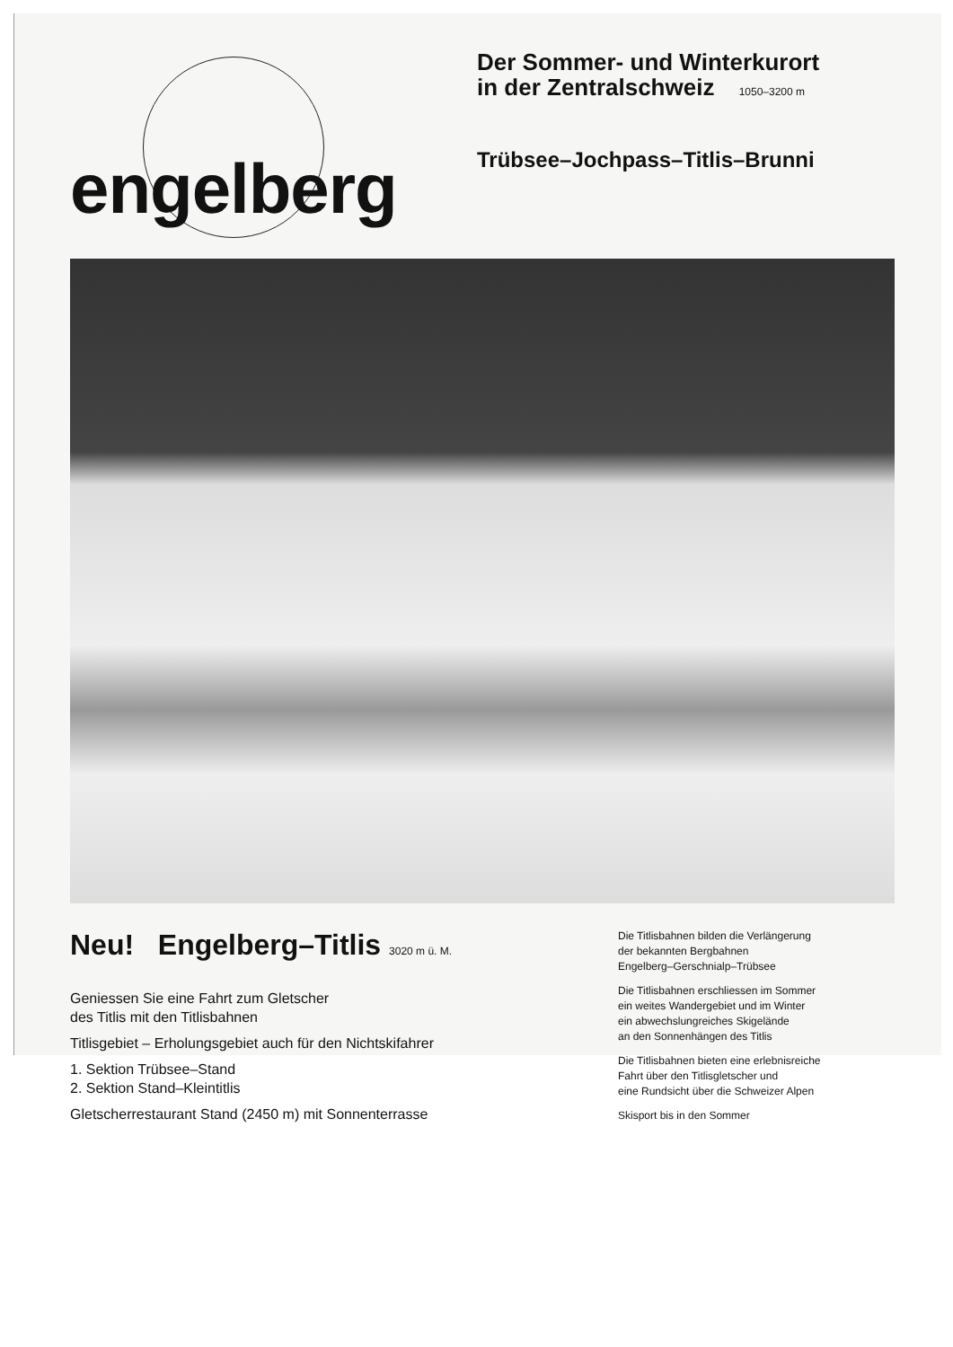engelberg
Der Sommer- und Winterkurort
in der Zentralschweiz 1050–3200 m
Trübsee–Jochpass–Titlis–Brunni
Neu! Engelberg–Titlis 3020 m ü. M.
Geniessen Sie eine Fahrt zum Gletscher
des Titlis mit den Titlisbahnen
Titlisgebiet – Erholungsgebiet auch für den Nichtskifahrer
1. Sektion Trübsee–Stand
2. Sektion Stand–Kleintitlis
Gletscherrestaurant Stand (2450 m) mit Sonnenterrasse
Die Titlisbahnen bilden die Verlängerung
der bekannten Bergbahnen
Engelberg–Gerschnialp–Trübsee
Die Titlisbahnen erschliessen im Sommer
ein weites Wandergebiet und im Winter
ein abwechslungreiches Skigelände
an den Sonnenhängen des Titlis
Die Titlisbahnen bieten eine erlebnisreiche
Fahrt über den Titlisgletscher und
eine Rundsicht über die Schweizer Alpen
Skisport bis in den Sommer